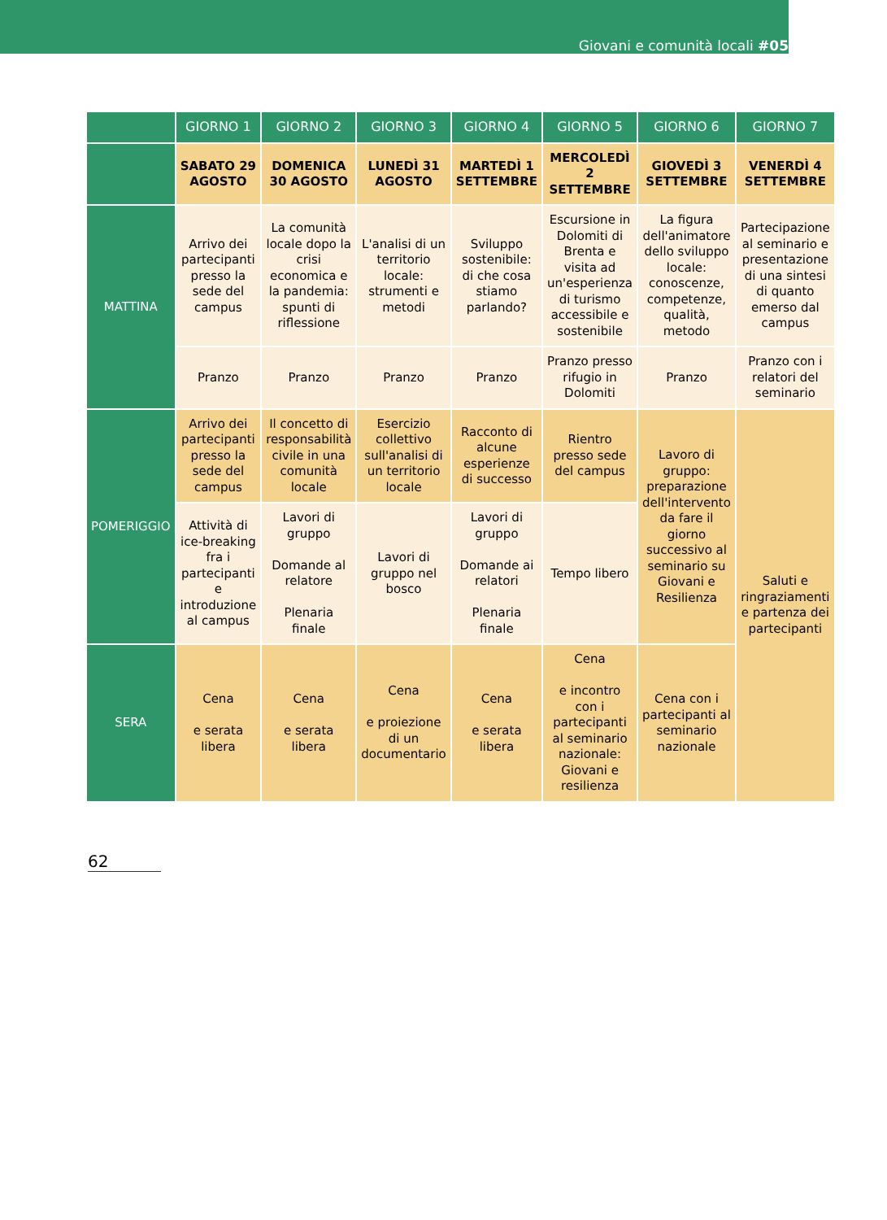Giovani e comunità locali #05
| | GIORNO 1 | GIORNO 2 | GIORNO 3 | GIORNO 4 | GIORNO 5 | GIORNO 6 | GIORNO 7 |
| --- | --- | --- | --- | --- | --- | --- | --- |
| | SABATO 29 AGOSTO | DOMENICA 30 AGOSTO | LUNEDÌ 31 AGOSTO | MARTEDÌ 1 SETTEMBRE | MERCOLEDÌ 2 SETTEMBRE | GIOVEDÌ 3 SETTEMBRE | VENERDÌ 4 SETTEMBRE |
| MATTINA | Arrivo dei partecipanti presso la sede del campus | La comunità locale dopo la crisi economica e la pandemia: spunti di riflessione | L'analisi di un territorio locale: strumenti e metodi | Sviluppo sostenibile: di che cosa stiamo parlando? | Escursione in Dolomiti di Brenta e visita ad un'esperienza di turismo accessibile e sostenibile | La figura dell'animatore dello sviluppo locale: conoscenze, competenze, qualità, metodo | Partecipazione al seminario e presentazione di una sintesi di quanto emerso dal campus |
| | Pranzo | Pranzo | Pranzo | Pranzo | Pranzo presso rifugio in Dolomiti | Pranzo | Pranzo con i relatori del seminario |
| POMERIGGIO | Arrivo dei partecipanti presso la sede del campus | Il concetto di responsabilità civile in una comunità locale | Esercizio collettivo sull'analisi di un territorio locale | Racconto di alcune esperienze di successo | Rientro presso sede del campus | Lavoro di gruppo: preparazione dell'intervento da fare il giorno successivo al seminario su Giovani e Resilienza | Saluti e ringraziamenti e partenza dei partecipanti |
| | Attività di ice-breaking fra i partecipanti e introduzione al campus | Lavori di gruppo Domande al relatore Plenaria finale | Lavori di gruppo nel bosco | Lavori di gruppo Domande ai relatori Plenaria finale | Tempo libero | | |
| SERA | Cena e serata libera | Cena e serata libera | Cena e proiezione di un documentario | Cena e serata libera | Cena e incontro con i partecipanti al seminario nazionale: Giovani e resilienza | Cena con i partecipanti al seminario nazionale | |
62